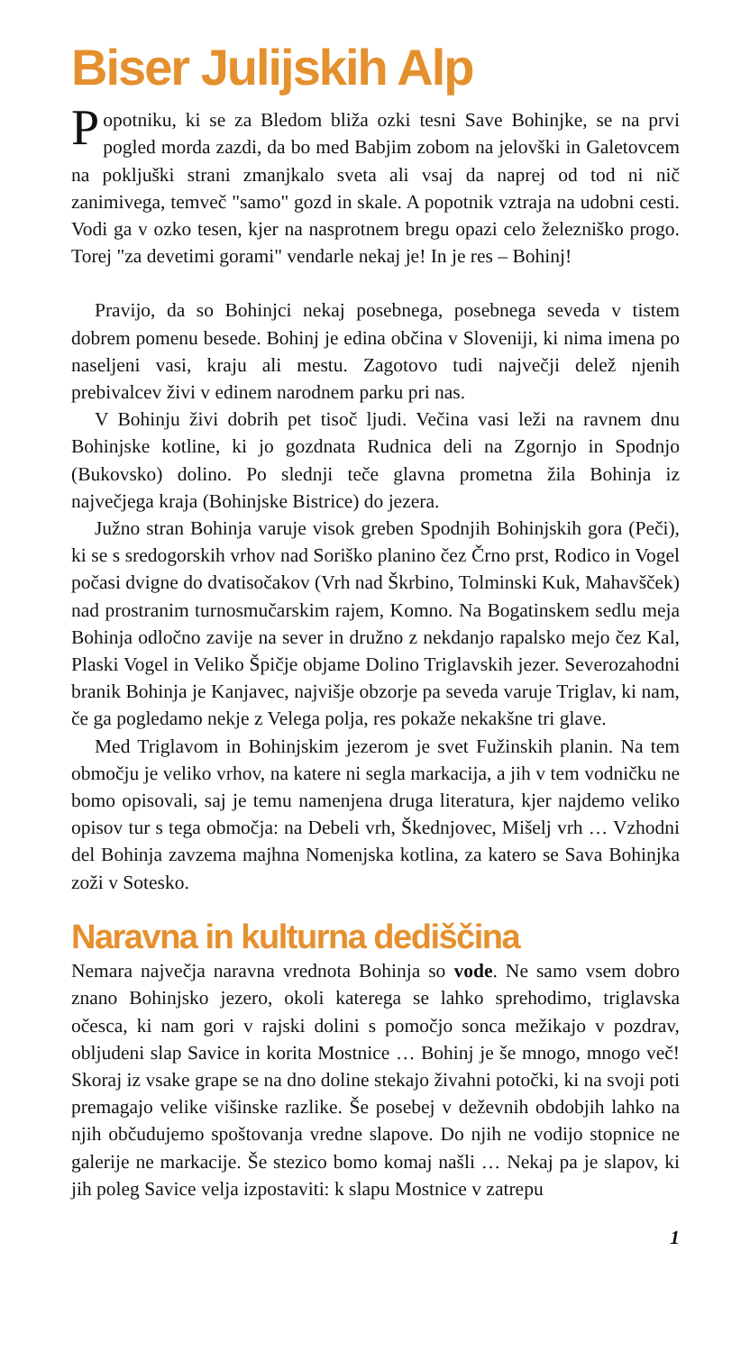Biser Julijskih Alp
Popotniku, ki se za Bledom bliža ozki tesni Save Bohinjke, se na prvi pogled morda zazdi, da bo med Babjim zobom na jelovški in Galetovcem na pokljuški strani zmanjkalo sveta ali vsaj da naprej od tod ni nič zanimivega, temveč "samo" gozd in skale. A popotnik vztraja na udobni cesti. Vodi ga v ozko tesen, kjer na nasprotnem bregu opazi celo železniško progo. Torej "za devetimi gorami" vendarle nekaj je! In je res – Bohinj!
Pravijo, da so Bohinjci nekaj posebnega, posebnega seveda v tistem dobrem pomenu besede. Bohinj je edina občina v Sloveniji, ki nima imena po naseljeni vasi, kraju ali mestu. Zagotovo tudi največji delež njenih prebivalcev živi v edinem narodnem parku pri nas.
V Bohinju živi dobrih pet tisoč ljudi. Večina vasi leži na ravnem dnu Bohinjske kotline, ki jo gozdnata Rudnica deli na Zgornjo in Spodnjo (Bukovsko) dolino. Po slednji teče glavna prometna žila Bohinja iz največjega kraja (Bohinjske Bistrice) do jezera.
Južno stran Bohinja varuje visok greben Spodnjih Bohinjskih gora (Peči), ki se s sredogorskih vrhov nad Soriško planino čez Črno prst, Rodico in Vogel počasi dvigne do dvatisočakov (Vrh nad Škrbino, Tolminski Kuk, Mahavšček) nad prostranim turnosmučarskim rajem, Komno. Na Bogatinskem sedlu meja Bohinja odločno zavije na sever in družno z nekdanjo rapalsko mejo čez Kal, Plaski Vogel in Veliko Špičje objame Dolino Triglavskih jezer. Severozahodni branik Bohinja je Kanjavec, najvišje obzorje pa seveda varuje Triglav, ki nam, če ga pogledamo nekje z Velega polja, res pokaže nekakšne tri glave.
Med Triglavom in Bohinjskim jezerom je svet Fužinskih planin. Na tem območju je veliko vrhov, na katere ni segla markacija, a jih v tem vodničku ne bomo opisovali, saj je temu namenjena druga literatura, kjer najdemo veliko opisov tur s tega območja: na Debeli vrh, Škednjovec, Mišelj vrh … Vzhodni del Bohinja zavzema majhna Nomenjska kotlina, za katero se Sava Bohinjka zoži v Sotesko.
Naravna in kulturna dediščina
Nemara največja naravna vrednota Bohinja so vode. Ne samo vsem dobro znano Bohinjsko jezero, okoli katerega se lahko sprehodimo, triglavska očesca, ki nam gori v rajski dolini s pomočjo sonca mežikajo v pozdrav, obljudeni slap Savice in korita Mostnice … Bohinj je še mnogo, mnogo več! Skoraj iz vsake grape se na dno doline stekajo živahni potočki, ki na svoji poti premagajo velike višinske razlike. Še posebej v deževnih obdobjih lahko na njih občudujemo spoštovanja vredne slapove. Do njih ne vodijo stopnice ne galerije ne markacije. Še stezico bomo komaj našli … Nekaj pa je slapov, ki jih poleg Savice velja izpostaviti: k slapu Mostnice v zatrepu
1